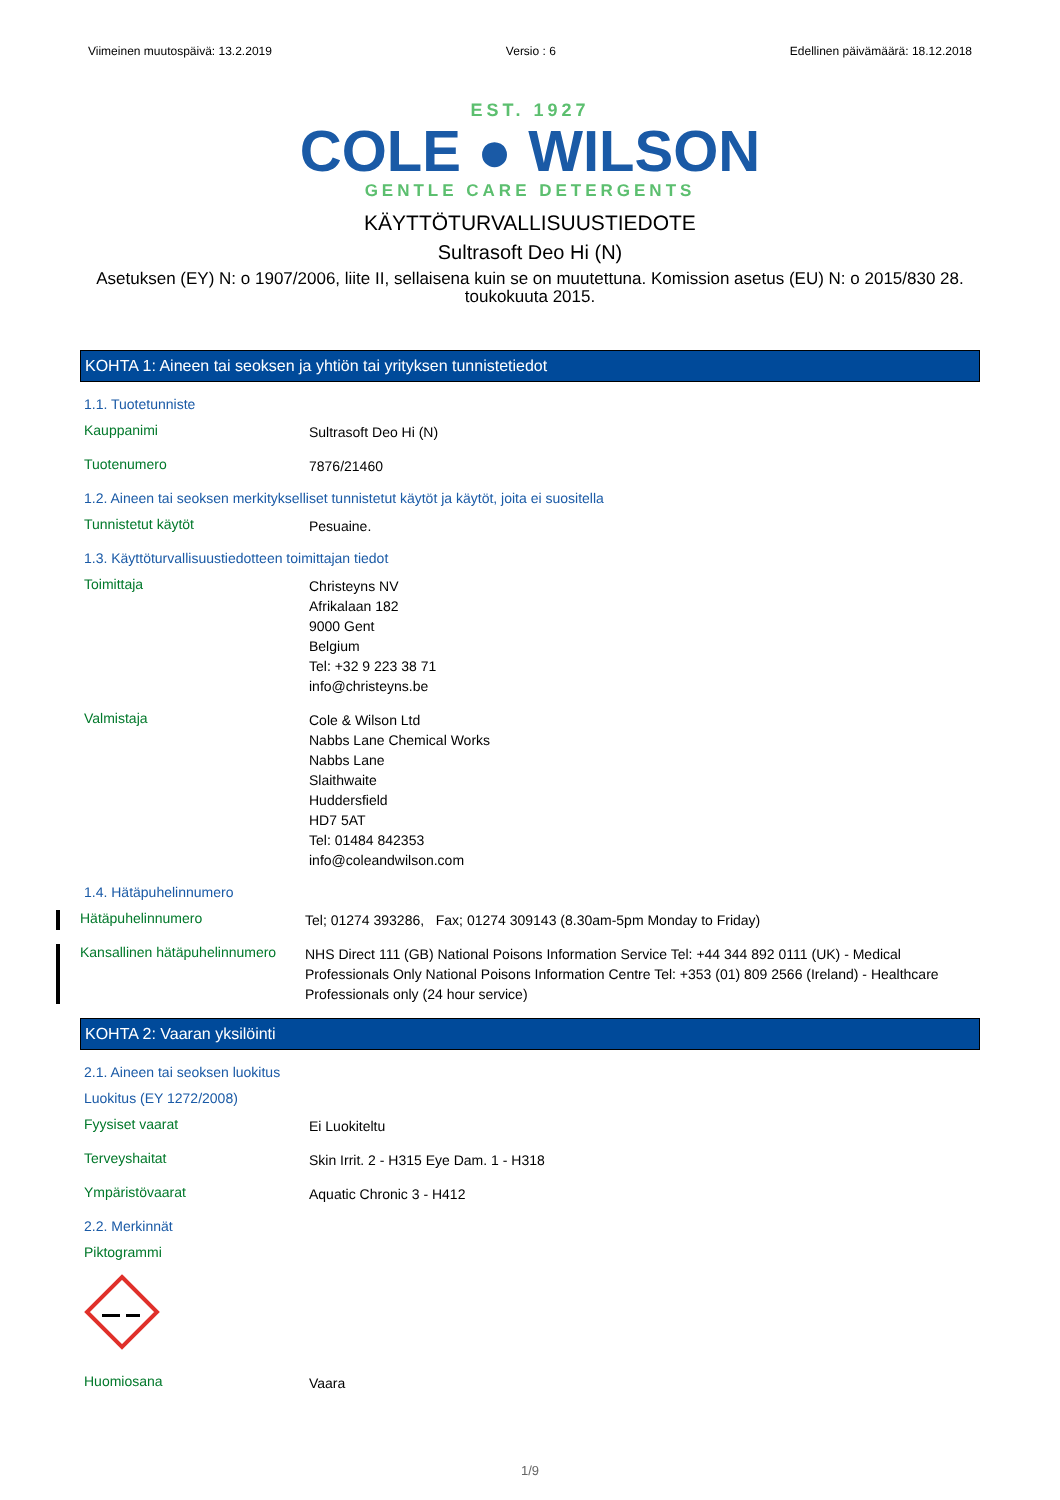Viimeinen muutospäivä: 13.2.2019 Versio : 6 Edellinen päivämäärä: 18.12.2018
EST. 1927
COLE ● WILSON
GENTLE CARE DETERGENTS
KÄYTTÖTURVALLISUUSTIEDOTE
Sultrasoft Deo Hi (N)
Asetuksen (EY) N: o 1907/2006, liite II, sellaisena kuin se on muutettuna. Komission asetus (EU) N: o 2015/830 28. toukokuuta 2015.
KOHTA 1: Aineen tai seoksen ja yhtiön tai yrityksen tunnistetiedot
1.1. Tuotetunniste
Kauppanimi
Sultrasoft Deo Hi (N)
Tuotenumero
7876/21460
1.2. Aineen tai seoksen merkitykselliset tunnistetut käytöt ja käytöt, joita ei suositella
Tunnistetut käytöt
Pesuaine.
1.3. Käyttöturvallisuustiedotteen toimittajan tiedot
Toimittaja
Christeyns NV
Afrikalaan 182
9000 Gent
Belgium
Tel: +32 9 223 38 71
info@christeyns.be
Valmistaja
Cole & Wilson Ltd
Nabbs Lane Chemical Works
Nabbs Lane
Slaithwaite
Huddersfield
HD7 5AT
Tel: 01484 842353
info@coleandwilson.com
1.4. Hätäpuhelinnumero
Hätäpuhelinnumero
Tel; 01274 393286, Fax; 01274 309143 (8.30am-5pm Monday to Friday)
Kansallinen hätäpuhelinnumero
NHS Direct 111 (GB) National Poisons Information Service Tel: +44 344 892 0111 (UK) - Medical Professionals Only National Poisons Information Centre Tel: +353 (01) 809 2566 (Ireland) - Healthcare Professionals only (24 hour service)
KOHTA 2: Vaaran yksilöinti
2.1. Aineen tai seoksen luokitus
Luokitus (EY 1272/2008)
Fyysiset vaarat
Ei Luokiteltu
Terveyshaitat
Skin Irrit. 2 - H315 Eye Dam. 1 - H318
Ympäristövaarat
Aquatic Chronic 3 - H412
2.2. Merkinnät
Piktogrammi
Huomiosana
Vaara
1/9